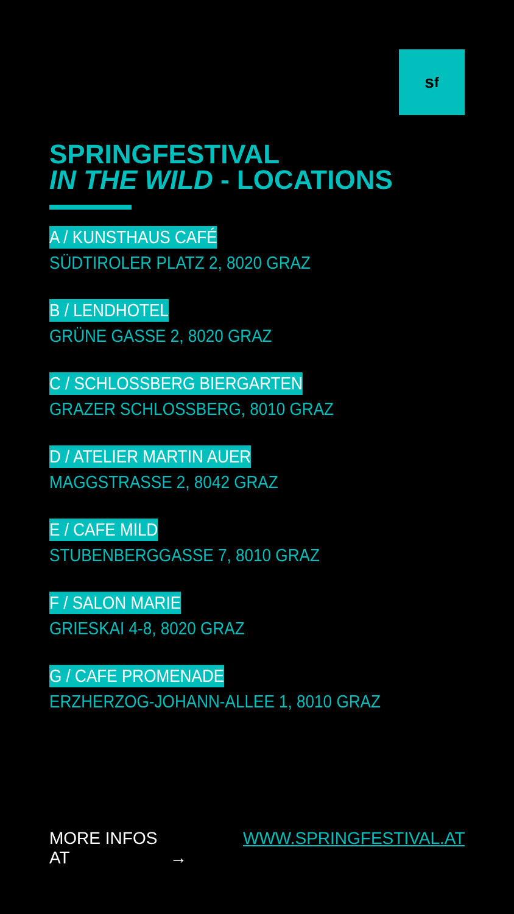s<sup>f</sup>
SPRINGFESTIVAL
IN THE WILD - LOCATIONS
A / KUNSTHAUS CAFÉ
SÜDTIROLER PLATZ 2, 8020 GRAZ
B / LENDHOTEL
GRÜNE GASSE 2, 8020 GRAZ
C / SCHLOSSBERG BIERGARTEN
GRAZER SCHLOSSBERG, 8010 GRAZ
D / ATELIER MARTIN AUER
MAGGSTRASSE 2, 8042 GRAZ
E / CAFE MILD
STUBENBERGGASSE 7, 8010 GRAZ
F / SALON MARIE
GRIESKAI 4-8, 8020 GRAZ
G / CAFE PROMENADE
ERZHERZOG-JOHANN-ALLEE 1, 8010 GRAZ
MORE INFOS AT WWW.SPRINGFESTIVAL.AT →